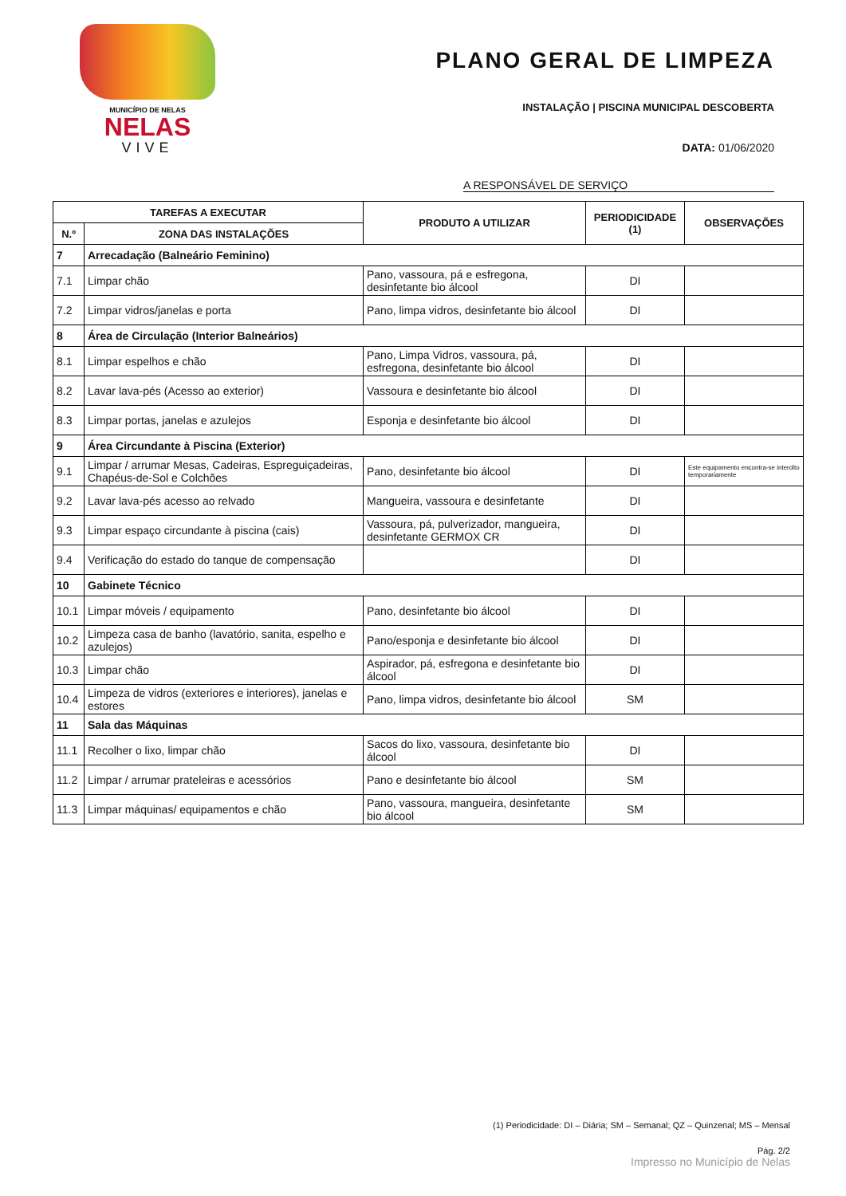MUNICÍPIO DE NELAS
NELAS
VIVE
PLANO GERAL DE LIMPEZA
INSTALAÇÃO | PISCINA MUNICIPAL DESCOBERTA
DATA: 01/06/2020
A RESPONSÁVEL DE SERVIÇO
| TAREFAS A EXECUTAR | | PRODUTO A UTILIZAR | PERIODICIDADE (1) | OBSERVAÇÕES |
| --- | --- | --- | --- | --- |
| N.º | ZONA DAS INSTALAÇÕES | | | |
| 7 | Arrecadação (Balneário Feminino) | | | |
| 7.1 | Limpar chão | Pano, vassoura, pá e esfregona, desinfetante bio álcool | DI | |
| 7.2 | Limpar vidros/janelas e porta | Pano, limpa vidros, desinfetante bio álcool | DI | |
| 8 | Área de Circulação (Interior Balneários) | | | |
| 8.1 | Limpar espelhos e chão | Pano, Limpa Vidros, vassoura, pá, esfregona, desinfetante bio álcool | DI | |
| 8.2 | Lavar lava-pés (Acesso ao exterior) | Vassoura e desinfetante bio álcool | DI | |
| 8.3 | Limpar portas, janelas e azulejos | Esponja e desinfetante bio álcool | DI | |
| 9 | Área Circundante à Piscina (Exterior) | | | |
| 9.1 | Limpar / arrumar Mesas, Cadeiras, Espreguiçadeiras, Chapéus-de-Sol e Colchões | Pano, desinfetante bio álcool | DI | Este equipamento encontra-se interdito temporariamente |
| 9.2 | Lavar lava-pés acesso ao relvado | Mangueira, vassoura e desinfetante | DI | |
| 9.3 | Limpar espaço circundante à piscina (cais) | Vassoura, pá, pulverizador, mangueira, desinfetante GERMOX CR | DI | |
| 9.4 | Verificação do estado do tanque de compensação | | DI | |
| 10 | Gabinete Técnico | | | |
| 10.1 | Limpar móveis / equipamento | Pano, desinfetante bio álcool | DI | |
| 10.2 | Limpeza casa de banho (lavatório, sanita, espelho e azulejos) | Pano/esponja e desinfetante bio álcool | DI | |
| 10.3 | Limpar chão | Aspirador, pá, esfregona e desinfetante bio álcool | DI | |
| 10.4 | Limpeza de vidros (exteriores e interiores), janelas e estores | Pano, limpa vidros, desinfetante bio álcool | SM | |
| 11 | Sala das Máquinas | | | |
| 11.1 | Recolher o lixo, limpar chão | Sacos do lixo, vassoura, desinfetante bio álcool | DI | |
| 11.2 | Limpar / arrumar prateleiras e acessórios | Pano e desinfetante bio álcool | SM | |
| 11.3 | Limpar máquinas/ equipamentos e chão | Pano, vassoura, mangueira, desinfetante bio álcool | SM | |
(1) Periodicidade: DI – Diária; SM – Semanal; QZ – Quinzenal; MS – Mensal
Pág. 2/2
Impresso no Município de Nelas